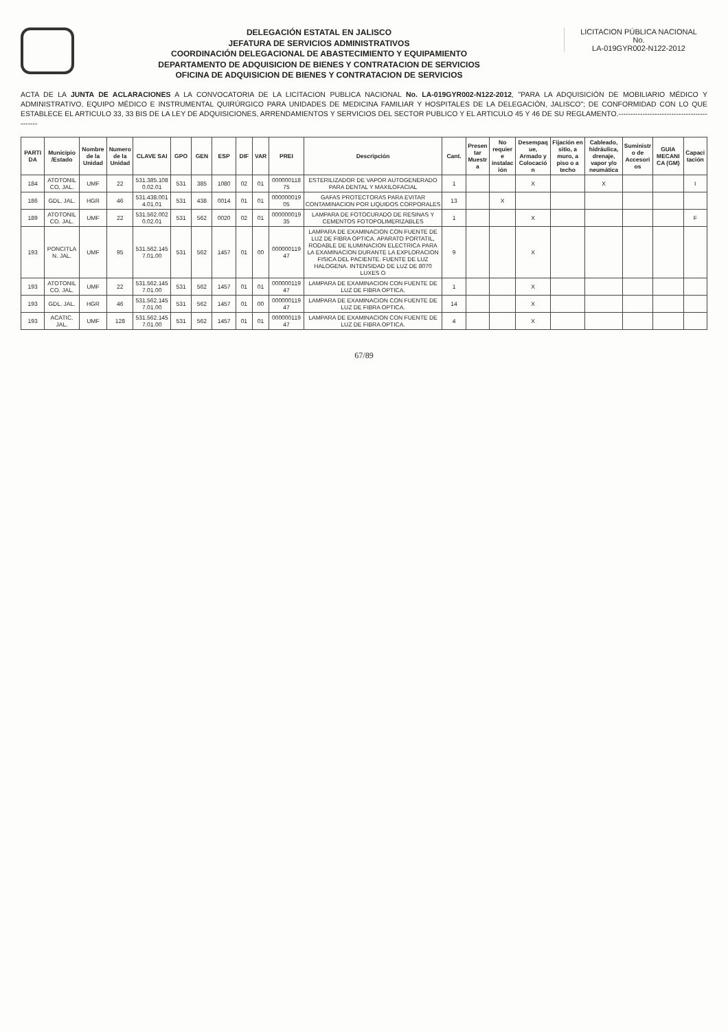DELEGACIÓN ESTATAL EN JALISCO
JEFATURA DE SERVICIOS ADMINISTRATIVOS
COORDINACIÓN DELEGACIONAL DE ABASTECIMIENTO Y EQUIPAMIENTO
DEPARTAMENTO DE ADQUISICION DE BIENES Y CONTRATACION DE SERVICIOS
OFICINA DE ADQUISICION DE BIENES Y CONTRATACION DE SERVICIOS
LICITACION PÚBLICA NACIONAL
No.
LA-019GYR002-N122-2012
ACTA DE LA JUNTA DE ACLARACIONES A LA CONVOCATORIA DE LA LICITACION PUBLICA NACIONAL No. LA-019GYR002-N122-2012, "PARA LA ADQUISICIÓN DE MOBILIARIO MÉDICO Y ADMINISTRATIVO, EQUIPO MÉDICO E INSTRUMENTAL QUIRÚRGICO PARA UNIDADES DE MEDICINA FAMILIAR Y HOSPITALES DE LA DELEGACIÓN, JALISCO"; DE CONFORMIDAD CON LO QUE ESTABLECE EL ARTICULO 33, 33 BIS DE LA LEY DE ADQUISICIONES, ARRENDAMIENTOS Y SERVICIOS DEL SECTOR PUBLICO Y EL ARTICULO 45 Y 46 DE SU REGLAMENTO.--------------------------------------------
| PARTIDA | Municipio /Estado | Nombre de la Unidad | Numero de la Unidad | CLAVE SAI | GPO | GEN | ESP | DIF | VAR | PREI | Descripción | Cant. | Presentar Muestra | No requiere instalación | Desempaque, Armado y Colocación | Fijación en sitio, a muro, a piso o a techo | Cableado, hidráulica, drenaje, vapor y/o neumática | Suministro de Accesorios | GUIA MECANICA (GM) | Capacitación |
| --- | --- | --- | --- | --- | --- | --- | --- | --- | --- | --- | --- | --- | --- | --- | --- | --- | --- | --- | --- | --- |
| 184 | ATOTONILCO, JAL. | UMF | 22 | 531.385.1080.02.01 | 531 | 385 | 1080 | 02 | 01 | 00000011875 | ESTERILIZADOR DE VAPOR AUTOGENERADO PARA DENTAL Y MAXILOFACIAL | 1 | | | X | | X | | | I |
| 186 | GDL. JAL. | HGR | 46 | 531.438.0014.01.01 | 531 | 438 | 0014 | 01 | 01 | 00000001905 | GAFAS PROTECTORAS PARA EVITAR CONTAMINACION POR LIQUIDOS CORPORALES | 13 | | X | | | | | | |
| 189 | ATOTONILCO. JAL. | UMF | 22 | 531.562.0020.02.01 | 531 | 562 | 0020 | 02 | 01 | 00000001935 | LAMPARA DE FOTOCURADO DE RESINAS Y CEMENTOS FOTOPOLIMERIZABLES | 1 | | | X | | | | | F |
| 193 | PONCITLAN. JAL. | UMF | 95 | 531.562.1457.01.00 | 531 | 562 | 1457 | 01 | 00 | 00000011947 | LAMPARA DE EXAMINACION CON FUENTE DE LUZ DE FIBRA OPTICA. APARATO PORTATIL, RODABLE DE ILUMINACION ELECTRICA PARA LA EXAMINACION DURANTE LA EXPLORACION FISICA DEL PACIENTE. FUENTE DE LUZ HALOGENA. INTENSIDAD DE LUZ DE 8070 LUXES O | 9 | | | X | | | | | |
| 193 | ATOTONILCO. JAL. | UMF | 22 | 531.562.1457.01.00 | 531 | 562 | 1457 | 01 | 01 | 00000011947 | LAMPARA DE EXAMINACION CON FUENTE DE LUZ DE FIBRA OPTICA. | 1 | | | X | | | | | |
| 193 | GDL. JAL. | HGR | 46 | 531.562.1457.01.00 | 531 | 562 | 1457 | 01 | 00 | 00000011947 | LAMPARA DE EXAMINACION CON FUENTE DE LUZ DE FIBRA OPTICA. | 14 | | | X | | | | | |
| 193 | ACATIC. JAL. | UMF | 128 | 531.562.1457.01.00 | 531 | 562 | 1457 | 01 | 01 | 00000011947 | LAMPARA DE EXAMINACION CON FUENTE DE LUZ DE FIBRA OPTICA. | 4 | | | X | | | | | |
67/89